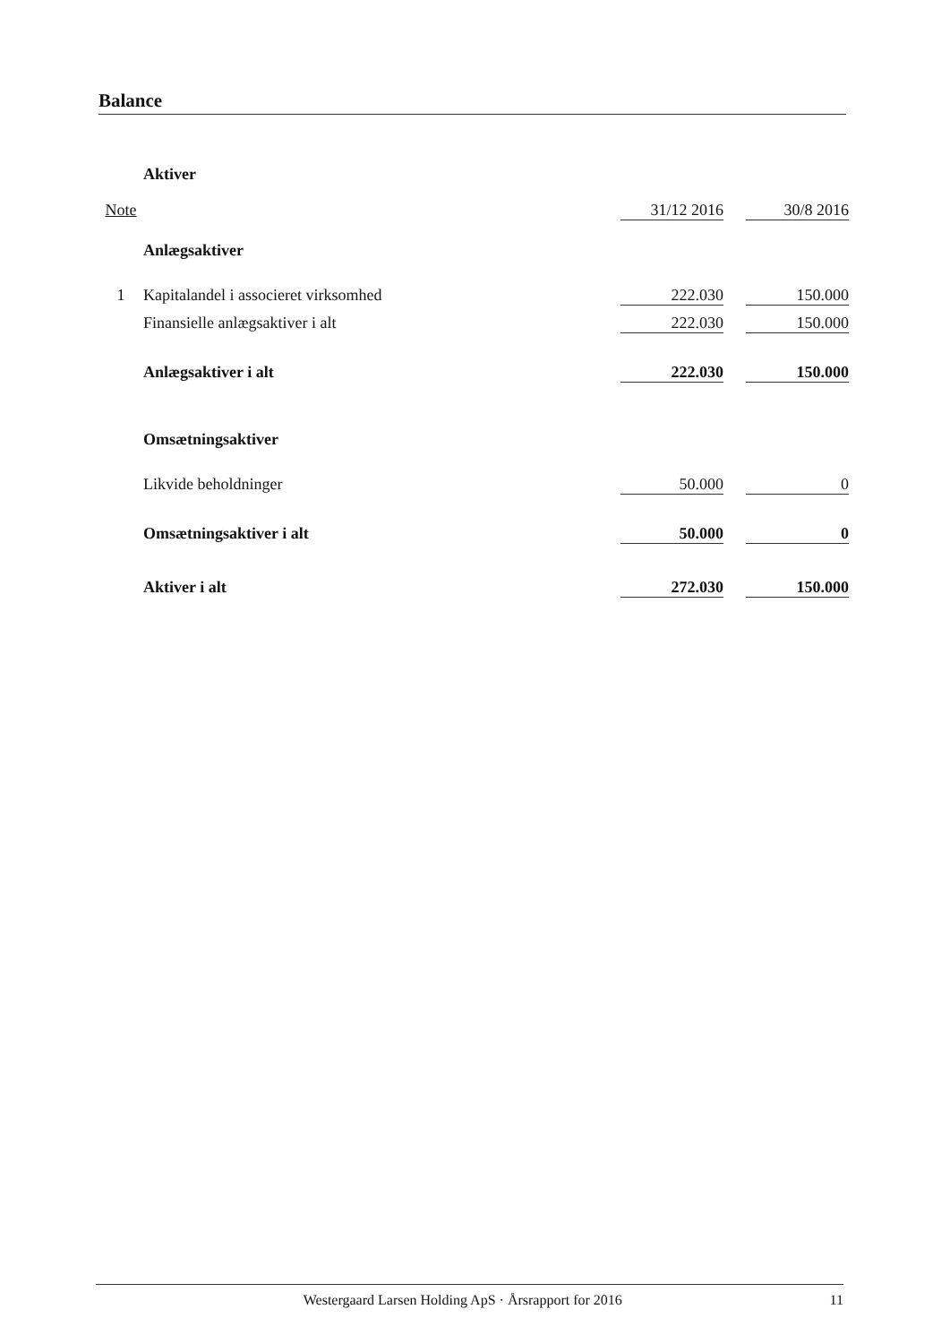Balance
| | Aktiver | | | |
| Note | | 31/12 2016 | | 30/8 2016 |
| | Anlægsaktiver | | | |
| 1 | Kapitalandel i associeret virksomhed | 222.030 | | 150.000 |
| | Finansielle anlægsaktiver i alt | 222.030 | | 150.000 |
| | Anlægsaktiver i alt | 222.030 | | 150.000 |
| | Omsætningsaktiver | | | |
| | Likvide beholdninger | 50.000 | | 0 |
| | Omsætningsaktiver i alt | 50.000 | | 0 |
| | Aktiver i alt | 272.030 | | 150.000 |
Westergaard Larsen Holding ApS · Årsrapport for 2016 11